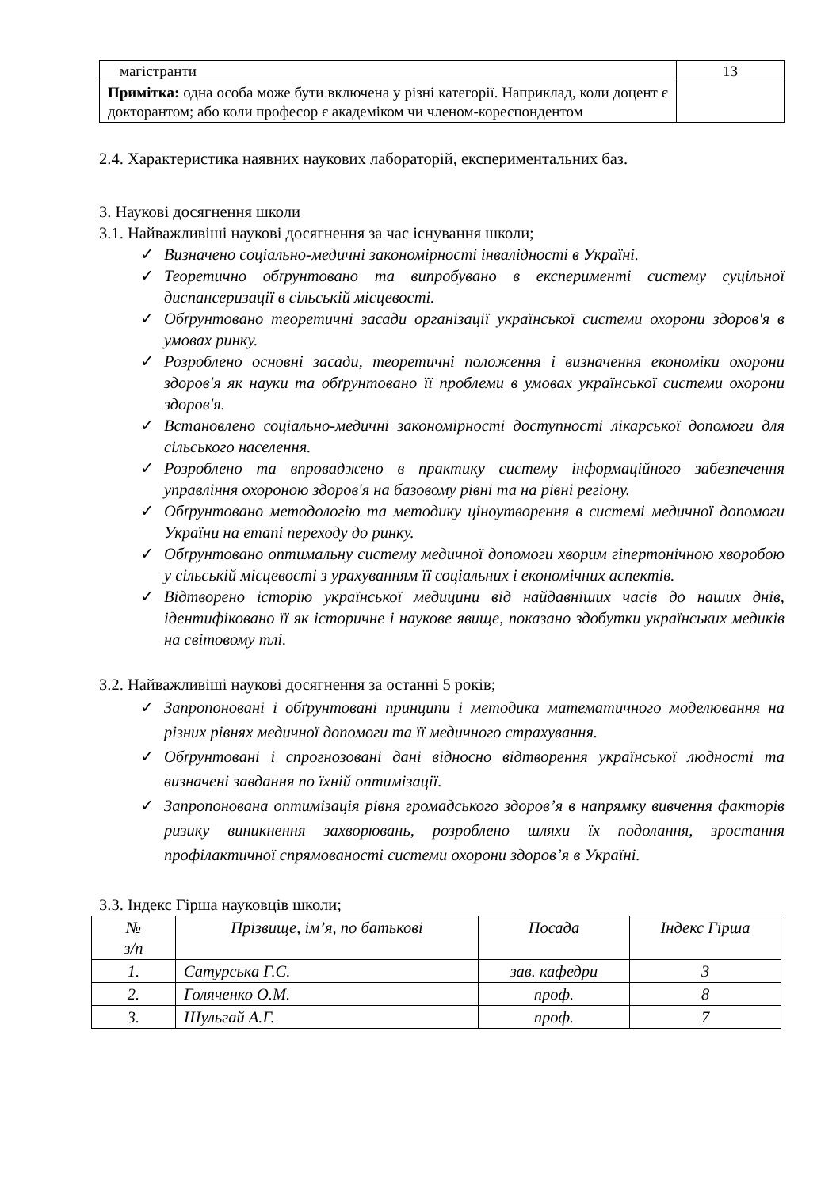| магістранти | 13 |
| Примітка: одна особа може бути включена у різні категорії. Наприклад, коли доцент є докторантом; або коли професор є академіком чи членом-кореспондентом | |
2.4. Характеристика наявних наукових лабораторій, експериментальних баз.
3. Наукові досягнення школи
3.1. Найважливіші наукові досягнення за час існування школи;
✓ Визначено соціально-медичні закономірності інвалідності в Україні.
✓ Теоретично обґрунтовано та випробувано в експерименті систему суцільної диспансеризації в сільській місцевості.
✓ Обґрунтовано теоретичні засади організації української системи охорони здоров'я в умовах ринку.
✓ Розроблено основні засади, теоретичні положення і визначення економіки охорони здоров'я як науки та обґрунтовано її проблеми в умовах української системи охорони здоров'я.
✓ Встановлено соціально-медичні закономірності доступності лікарської допомоги для сільського населення.
✓ Розроблено та впроваджено в практику систему інформаційного забезпечення управління охороною здоров'я на базовому рівні та на рівні регіону.
✓ Обґрунтовано методологію та методику ціноутворення в системі медичної допомоги України на етапі переходу до ринку.
✓ Обґрунтовано оптимальну систему медичної допомоги хворим гіпертонічною хворобою у сільській місцевості з урахуванням її соціальних і економічних аспектів.
✓ Відтворено історію української медицини від найдавніших часів до наших днів, ідентифіковано її як історичне і наукове явище, показано здобутки українських медиків на світовому тлі.
3.2. Найважливіші наукові досягнення за останні 5 років;
✓ Запропоновані і обґрунтовані принципи і методика математичного моделювання на різних рівнях медичної допомоги та її медичного страхування.
✓ Обґрунтовані і спрогнозовані дані відносно відтворення української людності та визначені завдання по їхній оптимізації.
✓ Запропонована оптимізація рівня громадського здоров’я в напрямку вивчення факторів ризику виникнення захворювань, розроблено шляхи їх подолання, зростання профілактичної спрямованості системи охорони здоров’я в Україні.
3.3. Індекс Гірша науковців школи;
| № з/п | Прізвище, ім’я, по батькові | Посада | Індекс Гірша |
| --- | --- | --- | --- |
| 1. | Сатурська Г.С. | зав. кафедри | 3 |
| 2. | Голяченко О.М. | проф. | 8 |
| 3. | Шульгай А.Г. | проф. | 7 |